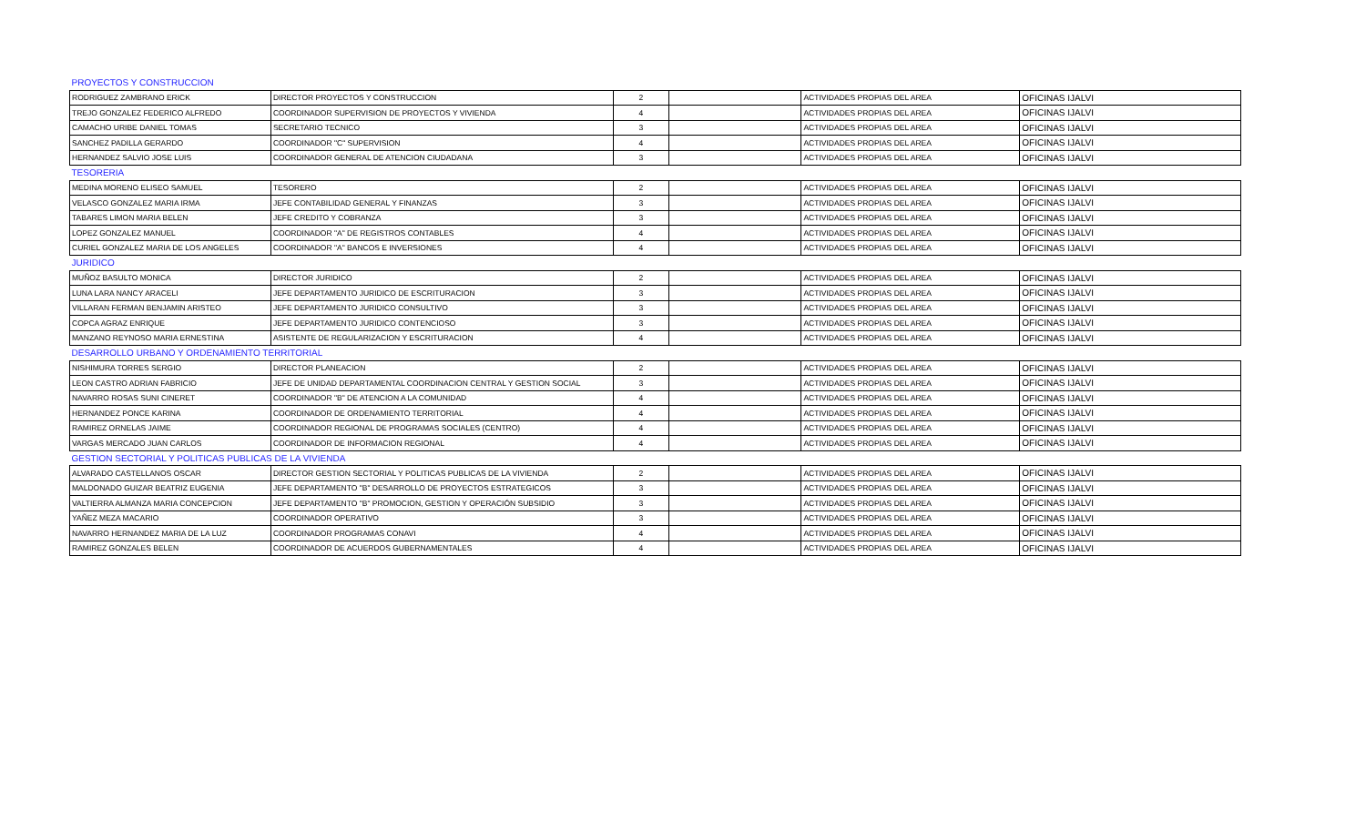| PROYECTOS Y CONSTRUCCION | | | | | |
| RODRIGUEZ ZAMBRANO ERICK | DIRECTOR PROYECTOS Y CONSTRUCCION | 2 | | ACTIVIDADES PROPIAS DEL AREA | OFICINAS IJALVI |
| TREJO GONZALEZ FEDERICO ALFREDO | COORDINADOR SUPERVISION DE PROYECTOS Y VIVIENDA | 4 | | ACTIVIDADES PROPIAS DEL AREA | OFICINAS IJALVI |
| CAMACHO URIBE DANIEL TOMAS | SECRETARIO TECNICO | 3 | | ACTIVIDADES PROPIAS DEL AREA | OFICINAS IJALVI |
| SANCHEZ PADILLA GERARDO | COORDINADOR "C" SUPERVISION | 4 | | ACTIVIDADES PROPIAS DEL AREA | OFICINAS IJALVI |
| HERNANDEZ SALVIO JOSE LUIS | COORDINADOR GENERAL DE ATENCION CIUDADANA | 3 | | ACTIVIDADES PROPIAS DEL AREA | OFICINAS IJALVI |
| TESORERIA | | | | | |
| MEDINA MORENO ELISEO SAMUEL | TESORERO | 2 | | ACTIVIDADES PROPIAS DEL AREA | OFICINAS IJALVI |
| VELASCO GONZALEZ MARIA IRMA | JEFE CONTABILIDAD GENERAL Y FINANZAS | 3 | | ACTIVIDADES PROPIAS DEL AREA | OFICINAS IJALVI |
| TABARES LIMON MARIA BELEN | JEFE CREDITO Y COBRANZA | 3 | | ACTIVIDADES PROPIAS DEL AREA | OFICINAS IJALVI |
| LOPEZ GONZALEZ MANUEL | COORDINADOR "A" DE REGISTROS CONTABLES | 4 | | ACTIVIDADES PROPIAS DEL AREA | OFICINAS IJALVI |
| CURIEL GONZALEZ MARIA DE LOS ANGELES | COORDINADOR "A" BANCOS E INVERSIONES | 4 | | ACTIVIDADES PROPIAS DEL AREA | OFICINAS IJALVI |
| JURIDICO | | | | | |
| MUÑOZ BASULTO MONICA | DIRECTOR JURIDICO | 2 | | ACTIVIDADES PROPIAS DEL AREA | OFICINAS IJALVI |
| LUNA LARA NANCY ARACELI | JEFE DEPARTAMENTO JURIDICO DE ESCRITURACION | 3 | | ACTIVIDADES PROPIAS DEL AREA | OFICINAS IJALVI |
| VILLARAN FERMAN BENJAMIN ARISTEO | JEFE DEPARTAMENTO JURIDICO CONSULTIVO | 3 | | ACTIVIDADES PROPIAS DEL AREA | OFICINAS IJALVI |
| COPCA AGRAZ ENRIQUE | JEFE DEPARTAMENTO JURIDICO CONTENCIOSO | 3 | | ACTIVIDADES PROPIAS DEL AREA | OFICINAS IJALVI |
| MANZANO REYNOSO MARIA ERNESTINA | ASISTENTE DE REGULARIZACION Y ESCRITURACION | 4 | | ACTIVIDADES PROPIAS DEL AREA | OFICINAS IJALVI |
| DESARROLLO URBANO Y ORDENAMIENTO TERRITORIAL | | | | | |
| NISHIMURA TORRES SERGIO | DIRECTOR PLANEACION | 2 | | ACTIVIDADES PROPIAS DEL AREA | OFICINAS IJALVI |
| LEON CASTRO ADRIAN FABRICIO | JEFE DE UNIDAD DEPARTAMENTAL COORDINACION CENTRAL Y GESTION SOCIAL | 3 | | ACTIVIDADES PROPIAS DEL AREA | OFICINAS IJALVI |
| NAVARRO ROSAS SUNI CINERET | COORDINADOR "B" DE ATENCION A LA COMUNIDAD | 4 | | ACTIVIDADES PROPIAS DEL AREA | OFICINAS IJALVI |
| HERNANDEZ PONCE KARINA | COORDINADOR DE ORDENAMIENTO TERRITORIAL | 4 | | ACTIVIDADES PROPIAS DEL AREA | OFICINAS IJALVI |
| RAMIREZ ORNELAS JAIME | COORDINADOR REGIONAL DE PROGRAMAS SOCIALES (CENTRO) | 4 | | ACTIVIDADES PROPIAS DEL AREA | OFICINAS IJALVI |
| VARGAS MERCADO JUAN CARLOS | COORDINADOR DE INFORMACION REGIONAL | 4 | | ACTIVIDADES PROPIAS DEL AREA | OFICINAS IJALVI |
| GESTION SECTORIAL Y POLITICAS PUBLICAS DE LA VIVIENDA | | | | | |
| ALVARADO CASTELLANOS OSCAR | DIRECTOR GESTION SECTORIAL Y POLITICAS PUBLICAS DE LA VIVIENDA | 2 | | ACTIVIDADES PROPIAS DEL AREA | OFICINAS IJALVI |
| MALDONADO GUIZAR BEATRIZ EUGENIA | JEFE DEPARTAMENTO "B" DESARROLLO DE PROYECTOS ESTRATEGICOS | 3 | | ACTIVIDADES PROPIAS DEL AREA | OFICINAS IJALVI |
| VALTIERRA ALMANZA MARIA CONCEPCION | JEFE DEPARTAMENTO "B" PROMOCION, GESTION Y OPERACIÓN SUBSIDIO | 3 | | ACTIVIDADES PROPIAS DEL AREA | OFICINAS IJALVI |
| YAÑEZ MEZA MACARIO | COORDINADOR OPERATIVO | 3 | | ACTIVIDADES PROPIAS DEL AREA | OFICINAS IJALVI |
| NAVARRO HERNANDEZ MARIA DE LA LUZ | COORDINADOR PROGRAMAS CONAVI | 4 | | ACTIVIDADES PROPIAS DEL AREA | OFICINAS IJALVI |
| RAMIREZ GONZALES BELEN | COORDINADOR DE ACUERDOS GUBERNAMENTALES | 4 | | ACTIVIDADES PROPIAS DEL AREA | OFICINAS IJALVI |